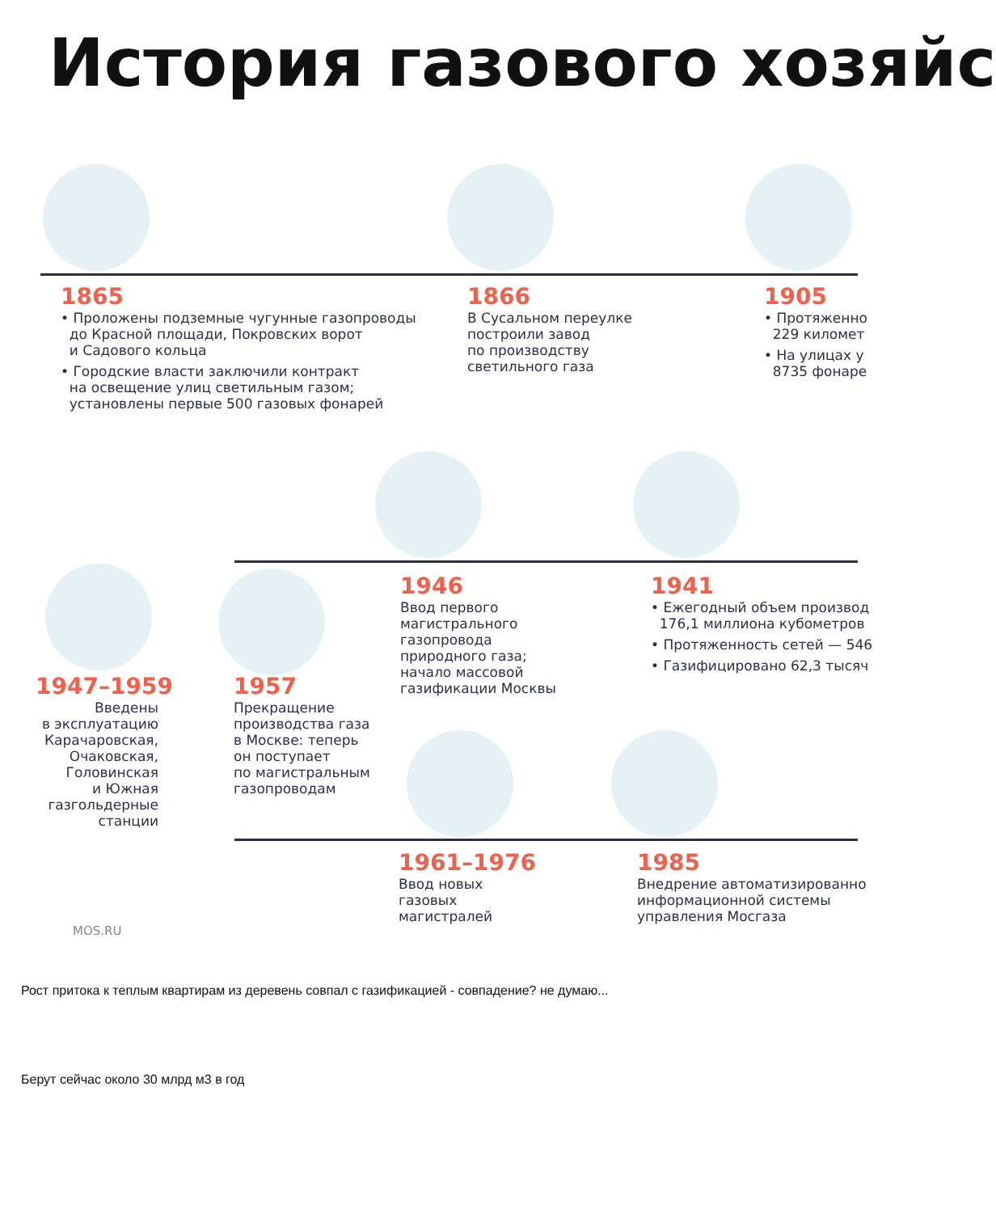История газового хозяйс
1865
• Проложены подземные чугунные газопроводы
до Красной площади, Покровских ворот
и Садового кольца
• Городские власти заключили контракт
на освещение улиц светильным газом;
установлены первые 500 газовых фонарей
1866
В Сусальном переулке
построили завод
по производству
светильного газа
1905
• Протяженно
229 километ
• На улицах у
8735 фонаре
1946
Ввод первого
магистрального
газопровода
природного газа;
начало массовой
газификации Москвы
1941
• Ежегодный объем производ
176,1 миллиона кубометров
• Протяженность сетей — 546
• Газифицировано 62,3 тысяч
1947–1959
Введены
в эксплуатацию
Карачаровская,
Очаковская,
Головинская
и Южная
газгольдерные
станции
1957
Прекращение
производства газа
в Москве: теперь
он поступает
по магистральным
газопроводам
1961–1976
Ввод новых
газовых
магистралей
1985
Внедрение автоматизированно
информационной системы
управления Мосгаза
MOS.RU
Рост притока к теплым квартирам из деревень совпал с газификацией - совпадение? не думаю...
Берут сейчас около 30 млрд м3 в год